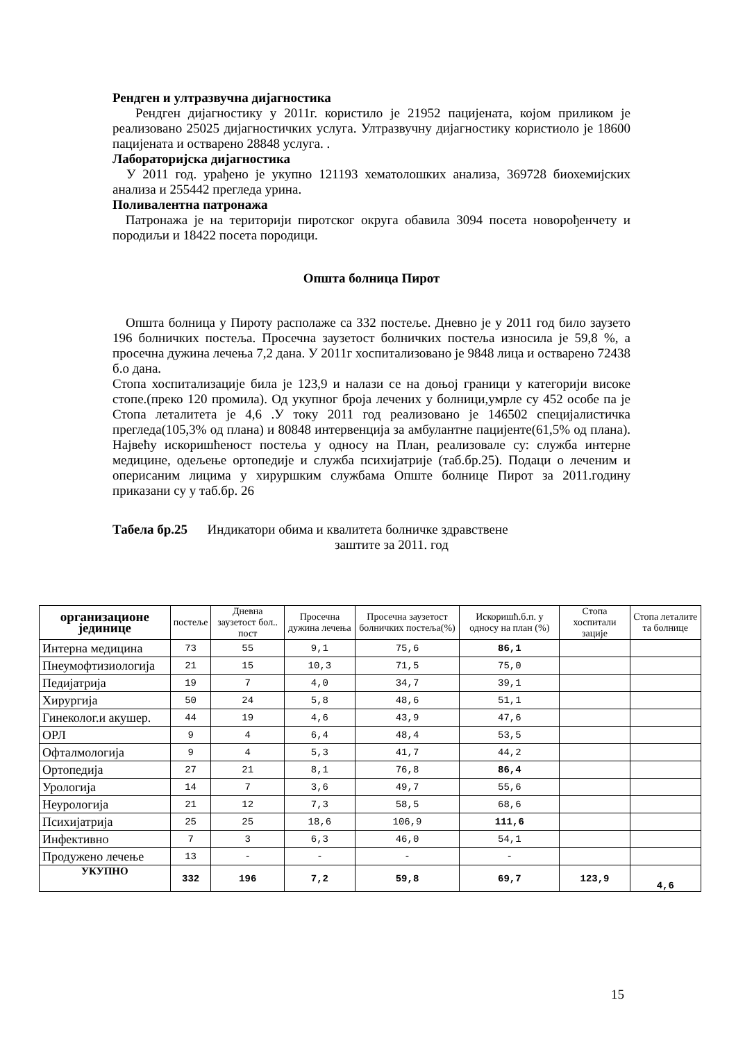Рендген и ултразвучна дијагностика
Рендген дијагностику у 2011г. користило је 21952 пацијената, којом приликом је реализовано 25025 дијагностичких услуга. Ултразвучну дијагностику користиоло је 18600 пацијената и остварено 28848 услуга. .
Лабораторијска дијагностика
У 2011 год. урађено је укупно 121193 хематолошких анализа, 369728 биохемијских анализа и 255442 прегледа урина.
Поливалентна патронажа
Патронажа је на територији пиротског округа обавила 3094 посета новорођенчету и породиљи и 18422 посета породици.
Општа болница Пирот
Општа болница у Пироту располаже са 332 постеље. Дневно је у 2011 год било заузето 196 болничких постеља. Просечна заузетост болничких постеља износила је 59,8 %, а просечна дужина лечења 7,2 дана. У 2011г хоспитализовано је 9848 лица и остварено 72438 б.о дана.
Стопа хоспитализације била је 123,9 и налази се на доњој граници у категорији високе стопе.(преко 120 промила). Од укупног броја лечених у болници,умрле су 452 особе па је Стопа леталитета је 4,6 .У току 2011 год реализовано је 146502 специјалистичка прегледа(105,3% од плана) и 80848 интервенција за амбулантне пацијенте(61,5% од плана). Највећу искоришћеност постеља у односу на План, реализовале су: служба интерне медицине, одељење ортопедије и служба психијатрије (таб.бр.25). Подаци о леченим и оперисаним лицима у хируршким службама Опште болнице Пирот за 2011.годину приказани су у таб.бр. 26
Табела бр.25 Индикатори обима и квалитета болничке здравствене
заштите за 2011. год
| организационе јединице | постеље | Дневна заузетост бол.. пост | Просечна дужина лечења | Просечна заузетост болничких постеља(%) | Искоришћ.б.п. у односу на план (%) | Стопа хоспитали зације | Стопа леталите та болнице |
| --- | --- | --- | --- | --- | --- | --- | --- |
| Интерна медицина | 73 | 55 | 9,1 | 75,6 | 86,1 | | |
| Пнеумофтизиологија | 21 | 15 | 10,3 | 71,5 | 75,0 | | |
| Педијатрија | 19 | 7 | 4,0 | 34,7 | 39,1 | | |
| Хирургија | 50 | 24 | 5,8 | 48,6 | 51,1 | | |
| Гинеколог.и акушер. | 44 | 19 | 4,6 | 43,9 | 47,6 | | |
| ОРЛ | 9 | 4 | 6,4 | 48,4 | 53,5 | | |
| Офталмологија | 9 | 4 | 5,3 | 41,7 | 44,2 | | |
| Ортопедија | 27 | 21 | 8,1 | 76,8 | 86,4 | | |
| Урологија | 14 | 7 | 3,6 | 49,7 | 55,6 | | |
| Неурологија | 21 | 12 | 7,3 | 58,5 | 68,6 | | |
| Психијатрија | 25 | 25 | 18,6 | 106,9 | 111,6 | | |
| Инфективно | 7 | 3 | 6,3 | 46,0 | 54,1 | | |
| Продужено лечење | 13 | - | - | - | - | | |
| УКУПНО | 332 | 196 | 7,2 | 59,8 | 69,7 | 123,9 | 4,6 |
15